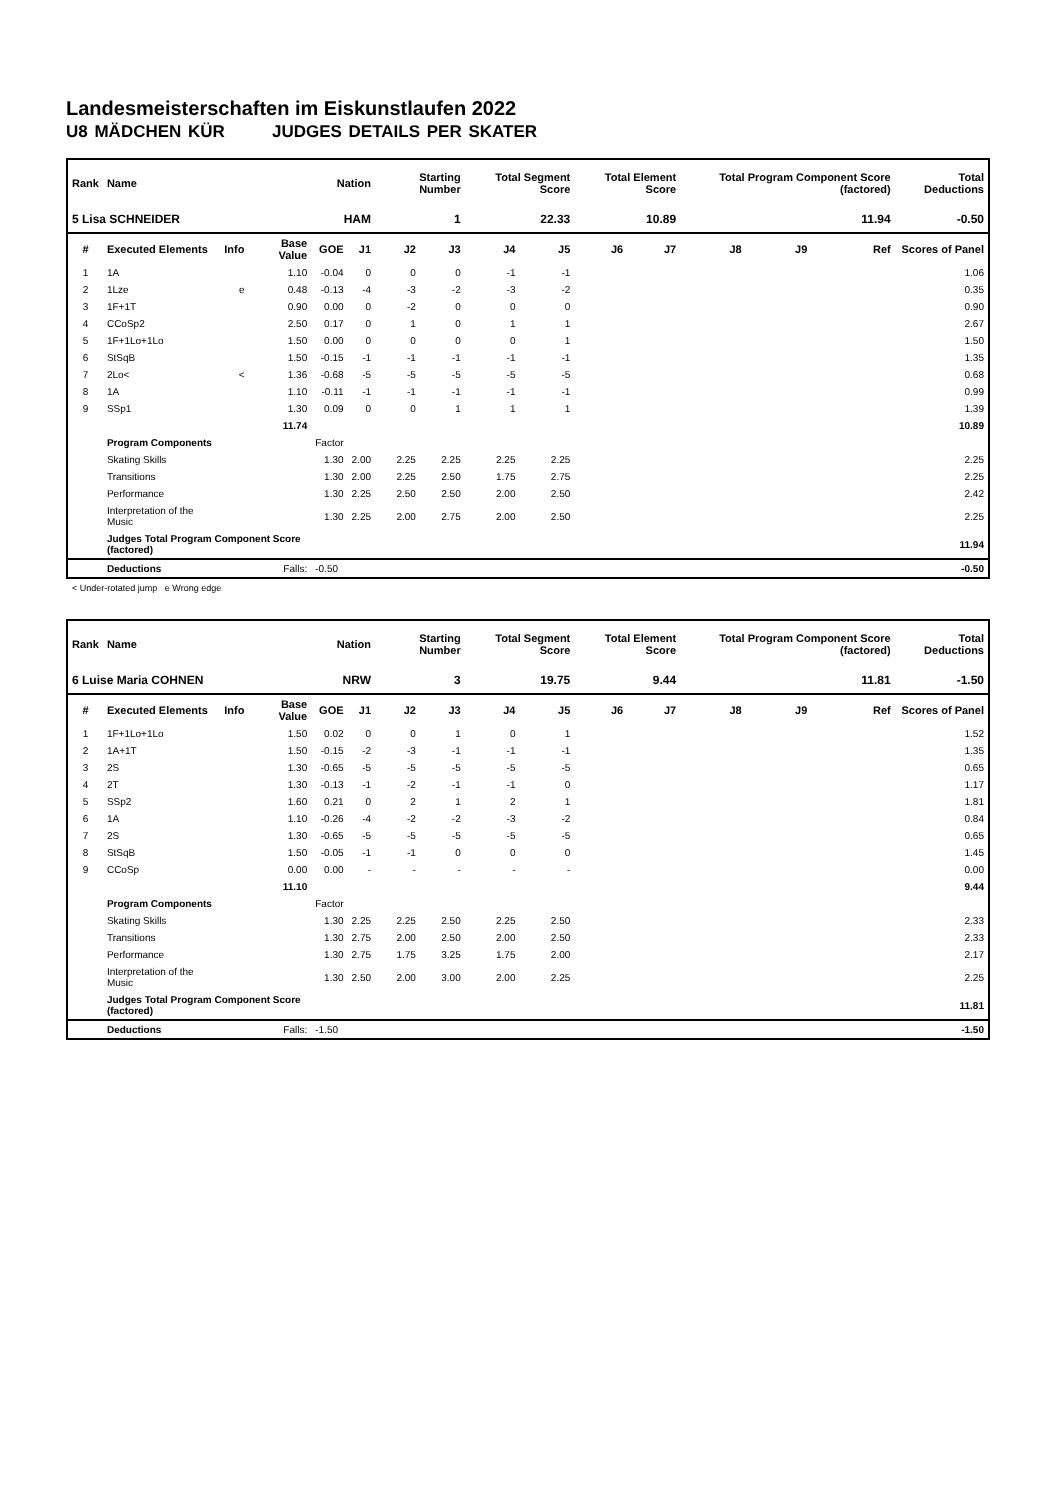Landesmeisterschaften im Eiskunstlaufen 2022
U8 MÄDCHEN KÜR JUDGES DETAILS PER SKATER
| Rank | Name | | | Nation | | Starting Number | | Total Segment Score | | Total Element Score | | Total Program Component Score (factored) | | | Total Deductions |
| --- | --- | --- | --- | --- | --- | --- | --- | --- | --- | --- | --- | --- | --- | --- | --- |
| 5 Lisa SCHNEIDER | | | | HAM | | 1 | | 22.33 | | 10.89 | | 11.94 | | | -0.50 |
| # | Executed Elements | Info | Base Value | GOE | J1 | J2 | J3 | J4 | J5 | J6 | J7 | J8 | J9 | Ref | Scores of Panel |
| 1 | 1A | | 1.10 | -0.04 | 0 | 0 | 0 | -1 | -1 | | | | | | 1.06 |
| 2 | 1Lze | e | 0.48 | -0.13 | -4 | -3 | -2 | -3 | -2 | | | | | | 0.35 |
| 3 | 1F+1T | | 0.90 | 0.00 | 0 | -2 | 0 | 0 | 0 | | | | | | 0.90 |
| 4 | CCoSp2 | | 2.50 | 0.17 | 0 | 1 | 0 | 1 | 1 | | | | | | 2.67 |
| 5 | 1F+1Lo+1Lo | | 1.50 | 0.00 | 0 | 0 | 0 | 0 | 1 | | | | | | 1.50 |
| 6 | StSqB | | 1.50 | -0.15 | -1 | -1 | -1 | -1 | -1 | | | | | | 1.35 |
| 7 | 2Lo< | < | 1.36 | -0.68 | -5 | -5 | -5 | -5 | -5 | | | | | | 0.68 |
| 8 | 1A | | 1.10 | -0.11 | -1 | -1 | -1 | -1 | -1 | | | | | | 0.99 |
| 9 | SSp1 | | 1.30 | 0.09 | 0 | 0 | 1 | 1 | 1 | | | | | | 1.39 |
| | | | 11.74 | | | | | | | | | | | | 10.89 |
| | Program Components | | | Factor | | | | | | | | | | | |
| | Skating Skills | | | 1.30 | 2.00 | 2.25 | 2.25 | 2.25 | 2.25 | | | | | | 2.25 |
| | Transitions | | | 1.30 | 2.00 | 2.25 | 2.50 | 1.75 | 2.75 | | | | | | 2.25 |
| | Performance | | | 1.30 | 2.25 | 2.50 | 2.50 | 2.00 | 2.50 | | | | | | 2.42 |
| | Interpretation of the Music | | | 1.30 | 2.25 | 2.00 | 2.75 | 2.00 | 2.50 | | | | | | 2.25 |
| | Judges Total Program Component Score (factored) | | | | | | | | | | | | | | 11.94 |
| | Deductions | Falls: | | -0.50 | | | | | | | | | | | -0.50 |
< Under-rotated jump e Wrong edge
| Rank | Name | | | Nation | | Starting Number | | Total Segment Score | | Total Element Score | | Total Program Component Score (factored) | | | Total Deductions |
| --- | --- | --- | --- | --- | --- | --- | --- | --- | --- | --- | --- | --- | --- | --- | --- |
| 6 Luise Maria COHNEN | | | | NRW | | 3 | | 19.75 | | 9.44 | | 11.81 | | | -1.50 |
| # | Executed Elements | Info | Base Value | GOE | J1 | J2 | J3 | J4 | J5 | J6 | J7 | J8 | J9 | Ref | Scores of Panel |
| 1 | 1F+1Lo+1Lo | | 1.50 | 0.02 | 0 | 0 | 1 | 0 | 1 | | | | | | 1.52 |
| 2 | 1A+1T | | 1.50 | -0.15 | -2 | -3 | -1 | -1 | -1 | | | | | | 1.35 |
| 3 | 2S | | 1.30 | -0.65 | -5 | -5 | -5 | -5 | -5 | | | | | | 0.65 |
| 4 | 2T | | 1.30 | -0.13 | -1 | -2 | -1 | -1 | 0 | | | | | | 1.17 |
| 5 | SSp2 | | 1.60 | 0.21 | 0 | 2 | 1 | 2 | 1 | | | | | | 1.81 |
| 6 | 1A | | 1.10 | -0.26 | -4 | -2 | -2 | -3 | -2 | | | | | | 0.84 |
| 7 | 2S | | 1.30 | -0.65 | -5 | -5 | -5 | -5 | -5 | | | | | | 0.65 |
| 8 | StSqB | | 1.50 | -0.05 | -1 | -1 | 0 | 0 | 0 | | | | | | 1.45 |
| 9 | CCoSp | | 0.00 | 0.00 | - | - | - | - | - | | | | | | 0.00 |
| | | | 11.10 | | | | | | | | | | | | 9.44 |
| | Program Components | | | Factor | | | | | | | | | | | |
| | Skating Skills | | | 1.30 | 2.25 | 2.25 | 2.50 | 2.25 | 2.50 | | | | | | 2.33 |
| | Transitions | | | 1.30 | 2.75 | 2.00 | 2.50 | 2.00 | 2.50 | | | | | | 2.33 |
| | Performance | | | 1.30 | 2.75 | 1.75 | 3.25 | 1.75 | 2.00 | | | | | | 2.17 |
| | Interpretation of the Music | | | 1.30 | 2.50 | 2.00 | 3.00 | 2.00 | 2.25 | | | | | | 2.25 |
| | Judges Total Program Component Score (factored) | | | | | | | | | | | | | | 11.81 |
| | Deductions | Falls: | | -1.50 | | | | | | | | | | | -1.50 |